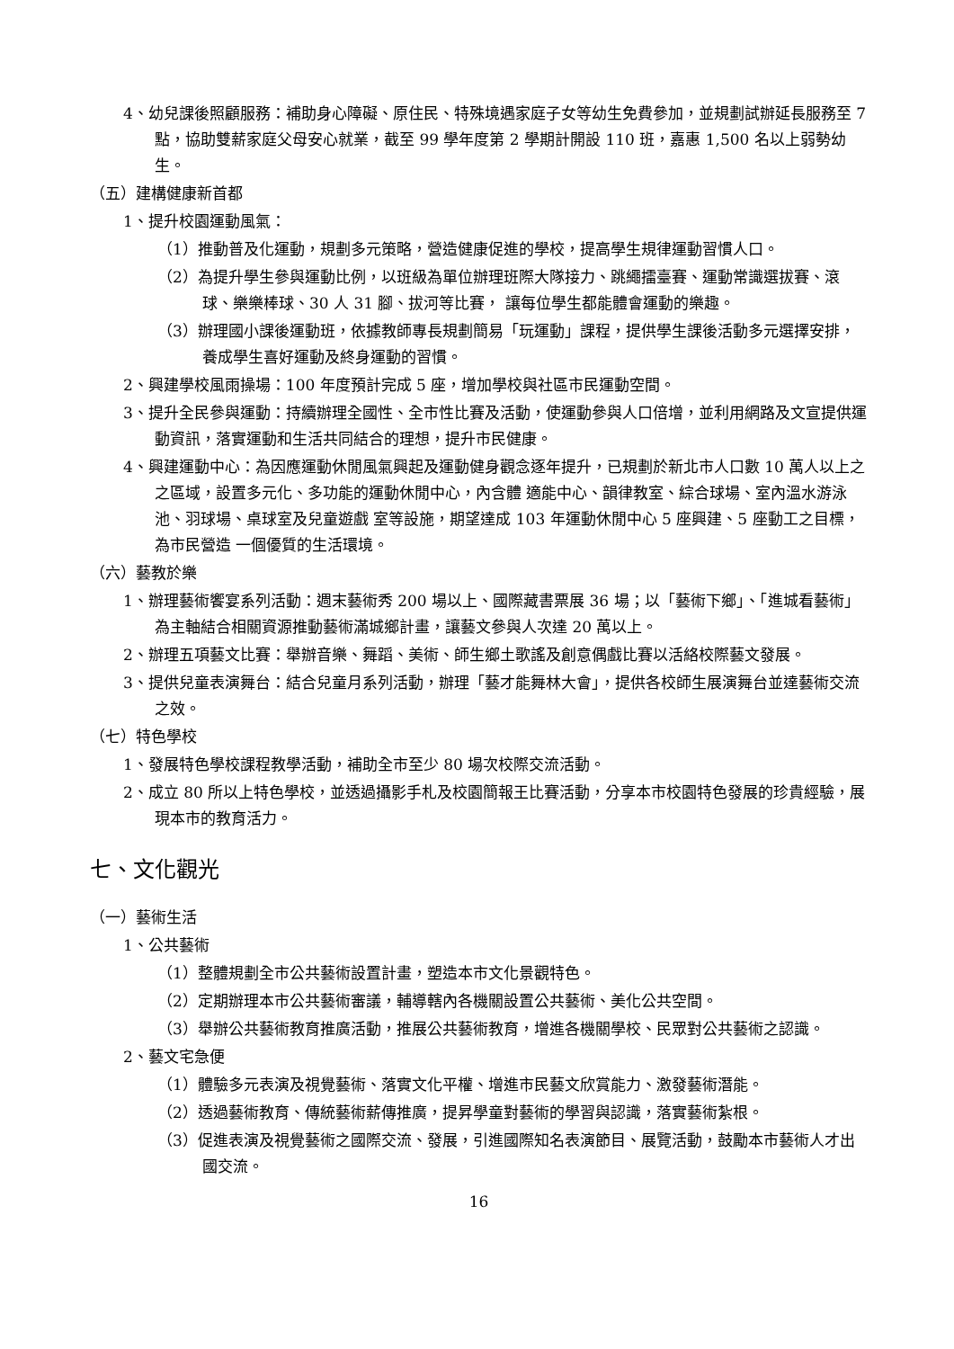4、幼兒課後照顧服務：補助身心障礙、原住民、特殊境遇家庭子女等幼生免費參加，並規劃試辦延長服務至 7 點，協助雙薪家庭父母安心就業，截至 99 學年度第 2 學期計開設 110 班，嘉惠 1,500 名以上弱勢幼生。
（五）建構健康新首都
1、提升校園運動風氣：
（1）推動普及化運動，規劃多元策略，營造健康促進的學校，提高學生規律運動習慣人口。
（2）為提升學生參與運動比例，以班級為單位辦理班際大隊接力、跳繩擂臺賽、運動常識選拔賽、滾球、樂樂棒球、30 人 31 腳、拔河等比賽， 讓每位學生都能體會運動的樂趣。
（3）辦理國小課後運動班，依據教師專長規劃簡易「玩運動」課程，提供學生課後活動多元選擇安排，養成學生喜好運動及終身運動的習慣。
2、興建學校風雨操場：100 年度預計完成 5 座，增加學校與社區市民運動空間。
3、提升全民參與運動：持續辦理全國性、全市性比賽及活動，使運動參與人口倍增，並利用網路及文宣提供運動資訊，落實運動和生活共同結合的理想，提升市民健康。
4、興建運動中心：為因應運動休閒風氣興起及運動健身觀念逐年提升，已規劃於新北市人口數 10 萬人以上之之區域，設置多元化、多功能的運動休閒中心，內含體 適能中心、韻律教室、綜合球場、室內溫水游泳池、羽球場、桌球室及兒童遊戲 室等設施，期望達成 103 年運動休閒中心 5 座興建、5 座動工之目標，為市民營造 一個優質的生活環境。
（六）藝教於樂
1、辦理藝術饗宴系列活動：週末藝術秀 200 場以上、國際藏書票展 36 場；以「藝術下鄉」、「進城看藝術」為主軸結合相關資源推動藝術滿城鄉計畫，讓藝文參與人次達 20 萬以上。
2、辦理五項藝文比賽：舉辦音樂、舞蹈、美術、師生鄉土歌謠及創意偶戲比賽以活絡校際藝文發展。
3、提供兒童表演舞台：結合兒童月系列活動，辦理「藝才能舞林大會」，提供各校師生展演舞台並達藝術交流之效。
（七）特色學校
1、發展特色學校課程教學活動，補助全市至少 80 場次校際交流活動。
2、成立 80 所以上特色學校，並透過攝影手札及校園簡報王比賽活動，分享本市校園特色發展的珍貴經驗，展現本市的教育活力。
七、文化觀光
（一）藝術生活
1、公共藝術
（1）整體規劃全市公共藝術設置計畫，塑造本市文化景觀特色。
（2）定期辦理本市公共藝術審議，輔導轄內各機關設置公共藝術、美化公共空間。
（3）舉辦公共藝術教育推廣活動，推展公共藝術教育，增進各機關學校、民眾對公共藝術之認識。
2、藝文宅急便
（1）體驗多元表演及視覺藝術、落實文化平權、增進市民藝文欣賞能力、激發藝術潛能。
（2）透過藝術教育、傳統藝術薪傳推廣，提昇學童對藝術的學習與認識，落實藝術紮根。
（3）促進表演及視覺藝術之國際交流、發展，引進國際知名表演節目、展覽活動，鼓勵本市藝術人才出國交流。
16